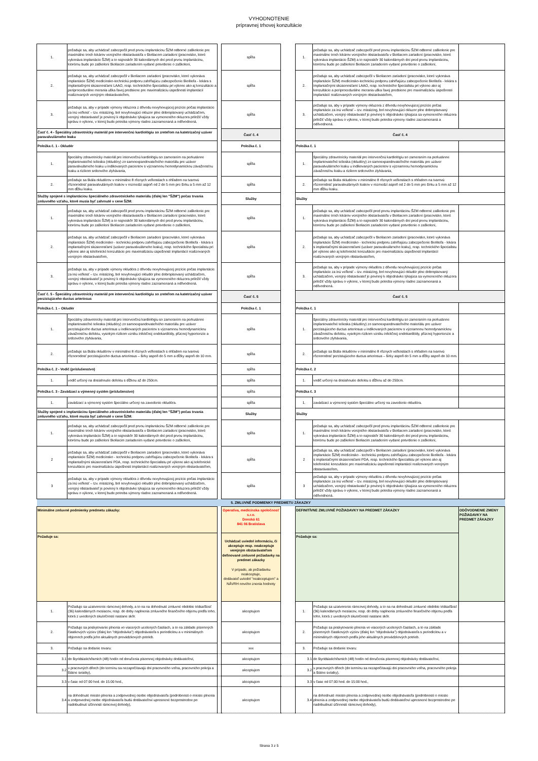VYHODNOTENIE
prípravnej trhovej konzultácie
| 1. | požaduje sa, aby uchádzač zabezpečil pred prvou implantáciou ŠZM odborné zaškolenie pre maximálne troch lekárov verejného obstarávateľa v školiacom zariadení (pracovisko, ktoré vykonáva implantácie ŠZM) a to najneskôr 30 kalendárnych dní pred prvou implantáciou, ktorému bude po zaškolení školiacim zariadením vydané potvrdenie o zaškolení, | | spĺňa | | 1. | požaduje sa, aby uchádzač zabezpečil pred prvou implantáciou ŠZM odborné zaškolenie pre maximálne troch lekárov verejného obstarávateľa v školiacom zariadení (pracovisko, ktoré vykonáva implantácie ŠZM) a to najneskôr 30 kalendárnych dní pred prvou implantáciou, ktorému bude po zaškolení školiacim zariadením vydané potvrdenie o zaškolení, | |
| 2. | požaduje sa, aby uchádzač zabezpečil v školiacom zariadení (pracovisko, ktoré vykonáva implantácie ŠZM) medicínsko-technickú podporu zahŕňajúcu zabezpečenie školiteľa - lekára s implantačnými skúsenosťami LAAO, resp. technického špecialistu pri výkone ako aj konzultácie a periprocedurálne merania uška ľavej predsiene pre maximalizáciu úspešnosti implantácií realizovaných verejným obstarávateľom, | | spĺňa | | 2. | požaduje sa, aby uchádzač zabezpečil v školiacom zariadení (pracovisko, ktoré vykonáva implantácie ŠZM) medicínsko-technickú podporu zahŕňajúcu zabezpečenie školiteľa - lekára s implantačnými skúsenosťami LAAO, resp. technického špecialistu pri výkone ako aj konzultácie a periprocedurálne merania uška ľavej predsiene pre maximalizáciu úspešnosti implantácií realizovaných verejným obstarávateľom, | |
| 3. | požaduje sa, aby v prípade výmeny okluzora z dôvodu nevyhovujúcej pozície počas implantácie za inú veľkosť – tzv. missizing, bol nevyhovujúci okluzor plne dobropisovaný uchádzačom, verejný obstarávateľ je povinný k objednávke týkajúca sa vymeneného okluzora priložiť vždy správu o výkone, v ktorej bude potreba výmeny riadne zaznamenaná a odôvodnená. | | spĺňa | | 3. | požaduje sa, aby v prípade výmeny okluzora z dôvodu nevyhovujúcej pozície počas implantácie za inú veľkosť – tzv. missizing, bol nevyhovujúci okluzor plne dobropisovaný uchádzačom, verejný obstarávateľ je povinný k objednávke týkajúca sa vymeneného okluzora priložiť vždy správu o výkone, v ktorej bude potreba výmeny riadne zaznamenaná a odôvodnená. | |
| Časť č. 4 - Špeciálny zdravotnícky materiál pre intervenčnú kardiológiu so zreteľom na katetrizačný uzáver paravalvulárneho leaku | | | Časť č. 4 | | Časť č. 4 | | |
| Položka č. 1 - Okludér | | | Položka č. 1 | | Položka č. 1 | | |
| 1. | špeciálny zdravotnícky materiál pre intervenčnú kardiológiu so zameraním na perkutánne implantovateľné telieska (okludéry) zo samoexpandovateľného materiálu pre uzáver paravalvulárneho leaku u indikovaných pacientov s významnou hemodynamickou závažnosťou leaku a rizikom srdcového zlyhávania, | | spĺňa | | 1. | špeciálny zdravotnícky materiál pre intervenčnú kardiológiu so zameraním na perkutánne implantovateľné telieska (okludéry) zo samoexpandovateľného materiálu pre uzáver paravalvulárneho leaku u indikovaných pacientov s významnou hemodynamickou závažnosťou leaku a rizikom srdcového zlyhávania, | |
| 2. | požaduje sa škála okludérov v minimálne 8 rôznych veľkostiach s ohľadom na tvarovú rôznorodosť paravalvulárnych leakov v rozmedzí aspoň od 2 do 5 mm pre šírku a 5 mm až 12 mm dĺžku leaku. | | spĺňa | | 2. | požaduje sa škála okludérov v minimálne 8 rôznych veľkostiach s ohľadom na tvarovú rôznorodosť paravalvulárnych leakov v rozmedzí aspoň od 2 do 5 mm pre šírku a 5 mm až 12 mm dĺžku leaku. | |
| Služby spojené s implantáciou špeciálneho zdravotníckeho materiálu (ďalej len "ŠZM") počas trvania zmluvného vzťahu, ktoré musia byť zahrnuté v cene ŠZM: | | | Služby | | Služby | | |
| 1. | požaduje sa, aby uchádzač zabezpečil pred prvou implantáciou ŠZM odborné zaškolenie pre maximálne troch lekárov verejného obstarávateľa v školiacom zariadení (pracovisko, ktoré vykonáva implantácie ŠZM) a to najneskôr 30 kalendárnych dní pred prvou implantáciou, ktorému bude po zaškolení školiacim zariadením vydané potvrdenie o zaškolení, | | spĺňa | | 1. | požaduje sa, aby uchádzač zabezpečil pred prvou implantáciou ŠZM odborné zaškolenie pre maximálne troch lekárov verejného obstarávateľa v školiacom zariadení (pracovisko, ktoré vykonáva implantácie ŠZM) a to najneskôr 30 kalendárnych dní pred prvou implantáciou, ktorému bude po zaškolení školiacim zariadením vydané potvrdenie o zaškolení, | |
| 2. | požaduje sa, aby uchádzač zabezpečil v školiacom zariadení (pracovisko, ktoré vykonáva implantácie ŠZM) medicínsko - technickú podporu zahŕňajúcu zabezpečenie školiteľa - lekára s implantačnými skúsenosťami (uzáver paravalvulárneho leaku), resp. technického špecialistu pri výkone ako aj telefonické konzultácie pre maximalizáciu úspešnosti implantácií realizovaných verejným obstarávateľom, | | spĺňa | | 2. | požaduje sa, aby uchádzač zabezpečil v školiacom zariadení (pracovisko, ktoré vykonáva implantácie ŠZM) medicínsko - technickú podporu zahŕňajúcu zabezpečenie školiteľa - lekára s implantačnými skúsenosťami (uzáver paravalvulárneho leaku), resp. technického špecialistu pri výkone ako aj telefonické konzultácie pre maximalizáciu úspešnosti implantácií realizovaných verejným obstarávateľom, | |
| 3. | požaduje sa, aby v prípade výmeny okludéra z dôvodu nevyhovujúcej pozície počas implantácie za inú veľkosť – tzv. missizing, bol nevyhovujúci okludér plne dobropisovaný uchádzačom, verejný obstarávateľ je povinný k objednávke týkajúca sa vymeneného okluzora priložiť vždy správu o výkone, v ktorej bude potreba výmeny riadne zaznamenaná a odôvodnená. | | spĺňa | | 3. | požaduje sa, aby v prípade výmeny okludéra z dôvodu nevyhovujúcej pozície počas implantácie za inú veľkosť – tzv. missizing, bol nevyhovujúci okludér plne dobropisovaný uchádzačom, verejný obstarávateľ je povinný k objednávke týkajúca sa vymeneného okluzora priložiť vždy správu o výkone, v ktorej bude potreba výmeny riadne zaznamenaná a odôvodnená. | |
| Časť č. 5 - Špeciálny zdravotnícky materiál pre intervenčnú kardiológiu so zreteľom na katetrizačný uzáver perzistujúceho ductus arteriosus | | | Časť č. 5 | | Časť č. 5 | | |
| Položka č. 1 – Okludér | | | Položka č. 1 | | Položka č. 1 | | |
| 1. | špeciálny zdravotnícky materiál pre intervenčnú kardiológiu so zameraním na perkutánne implantovateľné telieska (okludéry) zo samoexpandovateľného materiálu pre uzáver perzistujúceho ductus arteriosus u indikovaných pacientov s významnou hemodynamickou závažnosťou defektu, vysokým rizikom vzniku infekčnej endokarditídy, pľúcnej hypertenzie a srdcového zlyhávania, | | spĺňa | | 1. | špeciálny zdravotnícky materiál pre intervenčnú kardiológiu so zameraním na perkutánne implantovateľné telieska (okludéry) zo samoexpandovateľného materiálu pre uzáver perzistujúceho ductus arteriosus u indikovaných pacientov s významnou hemodynamickou závažnosťou defektu, vysokým rizikom vzniku infekčnej endokarditídy, pľúcnej hypertenzie a srdcového zlyhávania, | |
| 2. | požaduje sa škála okludérov v minimálne 8 rôznych veľkostiach s ohľadom na tvarovú rôznorodosť perzistujúceho ductus arteriosus – šírky aspoň do 5 mm a dĺžky aspoň do 10 mm. | | spĺňa | | 2. | požaduje sa škála okludérov v minimálne 8 rôznych veľkostiach s ohľadom na tvarovú rôznorodosť perzistujúceho ductus arteriosus – šírky aspoň do 5 mm a dĺžky aspoň do 10 mm. | |
| Položka č. 2 - Vodič (príslušenstvo) | | | spĺňa | | Položka č. 2 | | |
| 1. | vodič určený na dosiahnutie defektu s dĺžkou až do 250cm. | | spĺňa | | 1. | vodič určený na dosiahnutie defektu s dĺžkou až do 250cm. | |
| Položka č. 3 - Zavádzací a výmenný systém (príslušenstvo) | | | spĺňa | | Položka č. 3 | | |
| 1. | zavádzací a výmenný systém špeciálne určený na zavedenie okludéra. | | spĺňa | | 1. | zavádzací a výmenný systém špeciálne určený na zavedenie okludéra. | |
| Služby spojené s implantáciou špeciálneho zdravotníckeho materiálu (ďalej len "ŠZM") počas trvania zmluvného vzťahu, ktoré musia byť zahrnuté v cene ŠZM: | | | Služby | | Služby | | |
| 1. | požaduje sa, aby uchádzač zabezpečil pred prvou implantáciou ŠZM odborné zaškolenie pre maximálne troch lekárov verejného obstarávateľa v školiacom zariadení (pracovisko, ktoré vykonáva implantácie ŠZM) a to najneskôr 30 kalendárnych dní pred prvou implantáciou, ktorému bude po zaškolení školiacim zariadením vydané potvrdenie o zaškolení, | | spĺňa | | 1. | požaduje sa, aby uchádzač zabezpečil pred prvou implantáciou ŠZM odborné zaškolenie pre maximálne troch lekárov verejného obstarávateľa v školiacom zariadení (pracovisko, ktoré vykonáva implantácie ŠZM) a to najneskôr 30 kalendárnych dní pred prvou implantáciou, ktorému bude po zaškolení školiacim zariadením vydané potvrdenie o zaškolení, | |
| 2 | požaduje sa, aby uchádzač zabezpečil v školiacom zariadení (pracovisko, ktoré vykonáva implantácie ŠZM) medicínsko - technickú podporu zahŕňajúcu zabezpečenie školiteľa - lekára s implantačnými skúsenosťami PDA, resp. technického špecialistu pri výkone ako aj telefonické konzultácie pre maximalizáciu úspešnosti implantácií realizovaných verejným obstarávateľom, | | spĺňa | | 2 | požaduje sa, aby uchádzač zabezpečil v školiacom zariadení (pracovisko, ktoré vykonáva implantácie ŠZM) medicínsko - technickú podporu zahŕňajúcu zabezpečenie školiteľa - lekára s implantačnými skúsenosťami PDA, resp. technického špecialistu pri výkone ako aj telefonické konzultácie pre maximalizáciu úspešnosti implantácií realizovaných verejným obstarávateľom, | |
| 3 | požaduje sa, aby v prípade výmeny okludéra z dôvodu nevyhovujúcej pozície počas implantácie za inú veľkosť – tzv. missizing, bol nevyhovujúci okludér plne dobropisovaný uchádzačom, verejný obstarávateľ je povinný k objednávke týkajúca sa vymeneného okluzora priložiť vždy správu o výkone, v ktorej bude potreba výmeny riadne zaznamenaná a odôvodnená. | | spĺňa | | 3 | požaduje sa, aby v prípade výmeny okludéra z dôvodu nevyhovujúcej pozície počas implantácie za inú veľkosť – tzv. missizing, bol nevyhovujúci okludér plne dobropisovaný uchádzačom, verejný obstarávateľ je povinný k objednávke týkajúca sa vymeneného okluzora priložiť vždy správu o výkone, v ktorej bude potreba výmeny riadne zaznamenaná a odôvodnená. | |
| 5. ZMLUVNÉ PODMIENKY PREDMETU ZÁKAZKY | | | | | | | |
| Minimálne zmluvné podmienky predmetu zákazky: | | | Operatíva, medicínska spoločnosť s.r.o. Donská 61 841 06 Bratislava | | DEFINITÍVNE ZMLUVNÉ POŽIADAVKY NA PREDMET ZÁKAZKY | | ODÔVODNENIE ZMENY POŽIADAVKY NA PREDMET ZÁKAZKY |
| Požaduje sa: | | | Uchádzač uviedol informáciu, či akceptuje resp. neakceptuje verejným obstarávateľom definované zmluvné požiadavky na predmet zákazky V prípade, ak požiadavku neakceptuje, dodávateľ uviedol "neakceptujem" a NÁVRH nového znenia hodnoty | | Požaduje sa: | | |
| 1. | Požaduje sa uzatvorenie rámcovej dohody, a to na na dohodnuté zmluvné obdobie tridsaťšesť (36) kalendárnych mesiacov, resp. do doby naplnenia zmluvného finančného objemu podľa toho, ktorá z uvedených skutočností nastane skôr. | | akceptujem | | 1. | Požaduje sa uzatvorenie rámcovej dohody, a to na na dohodnuté zmluvné obdobie tridsaťšesť (36) kalendárnych mesiacov, resp. do doby naplnenia zmluvného finančného objemu podľa toho, ktorá z uvedených skutočností nastane skôr. | |
| 2. | Požaduje sa poskytovanie plnenia vo viacerých ucelených častiach, a to na základe písomných čiastkových výziev (ďalej len "objednávka") objednávateľa s periodicitou a v minimálnych objemoch podľa jeho aktuálnych prevádzkových potrieb. | | akceptujem | | 2. | Požaduje sa poskytovanie plnenia vo viacerých ucelených častiach, a to na základe písomných čiastkových výziev (ďalej len "objednávka") objednávateľa s periodicitou a v minimálnych objemoch podľa jeho aktuálnych prevádzkových potrieb. | |
| 3. | Požaduje sa dodanie tovaru: | | xxx | | 3. | Požaduje sa dodanie tovaru: | |
| 3.1 | do štyridsiatichôsmich (48) hodín od doručenia písomnej objednávky dodávateľovi, | | akceptujem | | 3.1 | do štyridsiatichôsmich (48) hodín od doručenia písomnej objednávky dodávateľovi, | |
| 3.2 | v pracovných dňoch (do termínu sa nezapočítavajú dni pracovného voľna, pracovného pokoja a štátne sviatky), | | akceptujem | | 3.2 | v pracovných dňoch (do termínu sa nezapočítavajú dni pracovného voľna, pracovného pokoja a štátne sviatky), | |
| 3.3 | v čase od 07:00 hod. do 15:00 hod., | | akceptujem | | 3.3 | v čase od 07:00 hod. do 15:00 hod., | |
| 3.4 | na dohodnuté miesto plnenia a zodpovednej osobe objednávateľa (podrobnosti o mieste plnenia a zodpovednej osobe objednávateľa budú dodávateľovi upresnené bezprostredne po nadobudnutí účinnosti rámcovej dohody), | | akceptujem | | 3.4 | na dohodnuté miesto plnenia a zodpovednej osobe objednávateľa (podrobnosti o mieste plnenia a zodpovednej osobe objednávateľa budú dodávateľovi upresnené bezprostredne po nadobudnutí účinnosti rámcovej dohody), | |
Strana 3 z 5